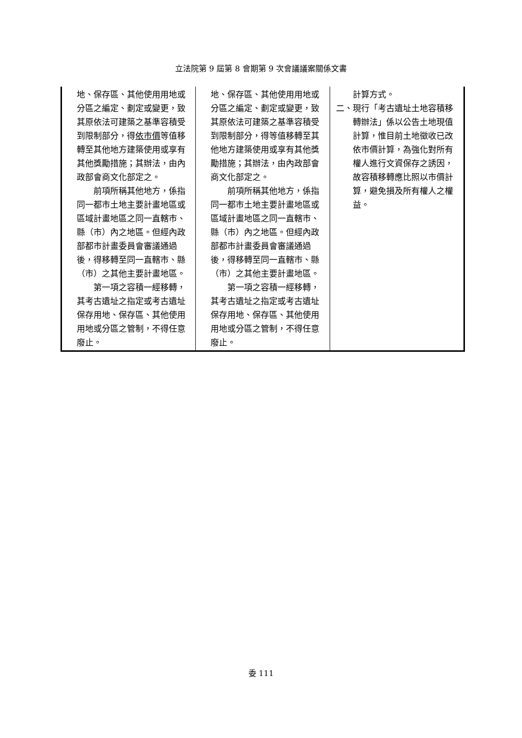立法院第 9 屆第 8 會期第 9 次會議議案關係文書
| 地、保存區、其他使用用地或分區之編定、劃定或變更，致其原依法可建築之基準容積受到限制部分，得 依市價 等值移轉至其他地方建築使用或享有其他獎勵措施；其辦法，由內政部會商文化部定之。 前項所稱其他地方，係指同一都市土地主要計畫地區或區域計畫地區之同一直轄市、縣（市）內之地區。但經內政部都市計畫委員會審議通過後，得移轉至同一直轄市、縣（市）之其他主要計畫地區。 第一項之容積一經移轉，其考古遺址之指定或考古遺址保存用地、保存區、其他使用用地或分區之管制，不得任意廢止。 | 地、保存區、其他使用用地或分區之編定、劃定或變更，致其原依法可建築之基準容積受到限制部分，得等值移轉至其他地方建築使用或享有其他獎勵措施；其辦法，由內政部會商文化部定之。 前項所稱其他地方，係指同一都市土地主要計畫地區或區域計畫地區之同一直轄市、縣（市）內之地區。但經內政部都市計畫委員會審議通過後，得移轉至同一直轄市、縣（市）之其他主要計畫地區。 第一項之容積一經移轉，其考古遺址之指定或考古遺址保存用地、保存區、其他使用用地或分區之管制，不得任意廢止。 | 計算方式。 二、現行「考古遺址土地容積移轉辦法」係以公告土地現值計算，惟目前土地徵收已改依市價計算，為強化對所有權人進行文資保存之誘因，故容積移轉應比照以市價計算，避免損及所有權人之權益。 |
委 111